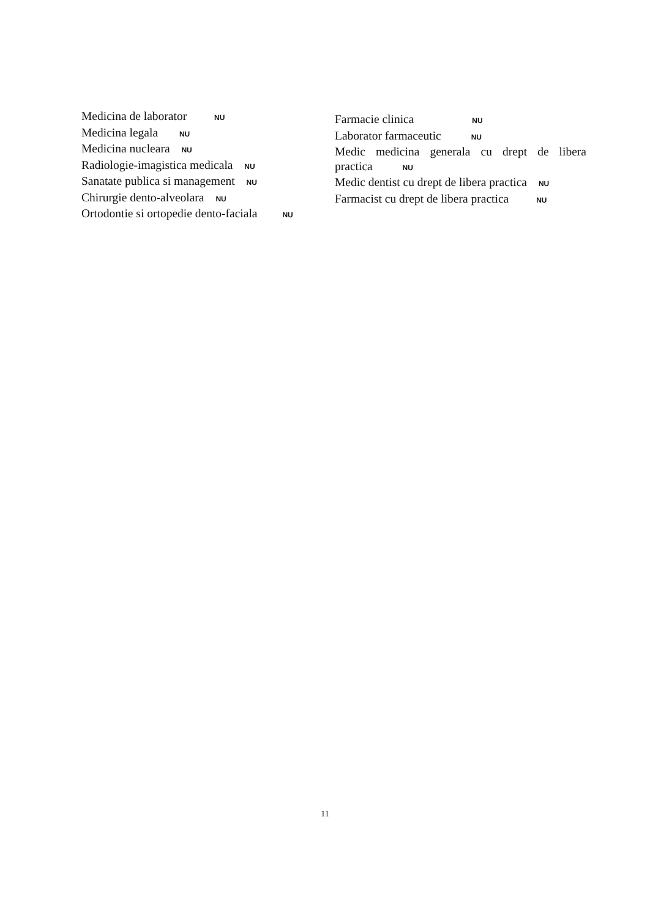Medicina de laborator NU
Medicina legala NU
Medicina nucleara NU
Radiologie-imagistica medicala NU
Sanatate publica si management NU
Chirurgie dento-alveolara NU
Ortodontie si ortopedie dento-faciala NU
Farmacie clinica NU
Laborator farmaceutic NU
Medic medicina generala cu drept de libera
practica NU
Medic dentist cu drept de libera practica NU
Farmacist cu drept de libera practica NU
11